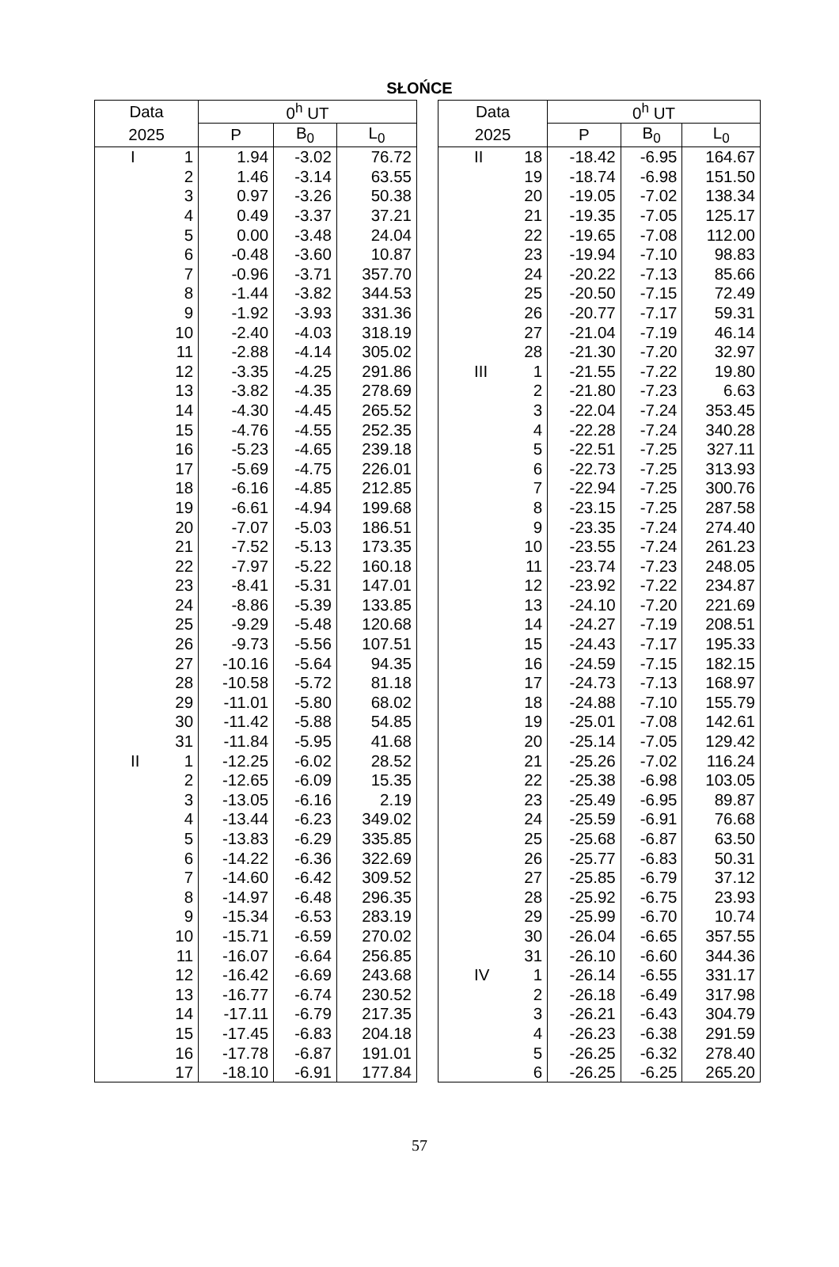SŁOŃCE
| Data | | 0<sup>h</sup> UT | | |
| --- | --- | --- | --- | --- |
| 2025 | | P | B<sub>0</sub> | L<sub>0</sub> |
| I | 1 | 1.94 | -3.02 | 76.72 |
| | 2 | 1.46 | -3.14 | 63.55 |
| | 3 | 0.97 | -3.26 | 50.38 |
| | 4 | 0.49 | -3.37 | 37.21 |
| | 5 | 0.00 | -3.48 | 24.04 |
| | 6 | -0.48 | -3.60 | 10.87 |
| | 7 | -0.96 | -3.71 | 357.70 |
| | 8 | -1.44 | -3.82 | 344.53 |
| | 9 | -1.92 | -3.93 | 331.36 |
| | 10 | -2.40 | -4.03 | 318.19 |
| | 11 | -2.88 | -4.14 | 305.02 |
| | 12 | -3.35 | -4.25 | 291.86 |
| | 13 | -3.82 | -4.35 | 278.69 |
| | 14 | -4.30 | -4.45 | 265.52 |
| | 15 | -4.76 | -4.55 | 252.35 |
| | 16 | -5.23 | -4.65 | 239.18 |
| | 17 | -5.69 | -4.75 | 226.01 |
| | 18 | -6.16 | -4.85 | 212.85 |
| | 19 | -6.61 | -4.94 | 199.68 |
| | 20 | -7.07 | -5.03 | 186.51 |
| | 21 | -7.52 | -5.13 | 173.35 |
| | 22 | -7.97 | -5.22 | 160.18 |
| | 23 | -8.41 | -5.31 | 147.01 |
| | 24 | -8.86 | -5.39 | 133.85 |
| | 25 | -9.29 | -5.48 | 120.68 |
| | 26 | -9.73 | -5.56 | 107.51 |
| | 27 | -10.16 | -5.64 | 94.35 |
| | 28 | -10.58 | -5.72 | 81.18 |
| | 29 | -11.01 | -5.80 | 68.02 |
| | 30 | -11.42 | -5.88 | 54.85 |
| | 31 | -11.84 | -5.95 | 41.68 |
| II | 1 | -12.25 | -6.02 | 28.52 |
| | 2 | -12.65 | -6.09 | 15.35 |
| | 3 | -13.05 | -6.16 | 2.19 |
| | 4 | -13.44 | -6.23 | 349.02 |
| | 5 | -13.83 | -6.29 | 335.85 |
| | 6 | -14.22 | -6.36 | 322.69 |
| | 7 | -14.60 | -6.42 | 309.52 |
| | 8 | -14.97 | -6.48 | 296.35 |
| | 9 | -15.34 | -6.53 | 283.19 |
| | 10 | -15.71 | -6.59 | 270.02 |
| | 11 | -16.07 | -6.64 | 256.85 |
| | 12 | -16.42 | -6.69 | 243.68 |
| | 13 | -16.77 | -6.74 | 230.52 |
| | 14 | -17.11 | -6.79 | 217.35 |
| | 15 | -17.45 | -6.83 | 204.18 |
| | 16 | -17.78 | -6.87 | 191.01 |
| | 17 | -18.10 | -6.91 | 177.84 |
| Data | | 0<sup>h</sup> UT | | |
| --- | --- | --- | --- | --- |
| 2025 | | P | B<sub>0</sub> | L<sub>0</sub> |
| II | 18 | -18.42 | -6.95 | 164.67 |
| | 19 | -18.74 | -6.98 | 151.50 |
| | 20 | -19.05 | -7.02 | 138.34 |
| | 21 | -19.35 | -7.05 | 125.17 |
| | 22 | -19.65 | -7.08 | 112.00 |
| | 23 | -19.94 | -7.10 | 98.83 |
| | 24 | -20.22 | -7.13 | 85.66 |
| | 25 | -20.50 | -7.15 | 72.49 |
| | 26 | -20.77 | -7.17 | 59.31 |
| | 27 | -21.04 | -7.19 | 46.14 |
| | 28 | -21.30 | -7.20 | 32.97 |
| III | 1 | -21.55 | -7.22 | 19.80 |
| | 2 | -21.80 | -7.23 | 6.63 |
| | 3 | -22.04 | -7.24 | 353.45 |
| | 4 | -22.28 | -7.24 | 340.28 |
| | 5 | -22.51 | -7.25 | 327.11 |
| | 6 | -22.73 | -7.25 | 313.93 |
| | 7 | -22.94 | -7.25 | 300.76 |
| | 8 | -23.15 | -7.25 | 287.58 |
| | 9 | -23.35 | -7.24 | 274.40 |
| | 10 | -23.55 | -7.24 | 261.23 |
| | 11 | -23.74 | -7.23 | 248.05 |
| | 12 | -23.92 | -7.22 | 234.87 |
| | 13 | -24.10 | -7.20 | 221.69 |
| | 14 | -24.27 | -7.19 | 208.51 |
| | 15 | -24.43 | -7.17 | 195.33 |
| | 16 | -24.59 | -7.15 | 182.15 |
| | 17 | -24.73 | -7.13 | 168.97 |
| | 18 | -24.88 | -7.10 | 155.79 |
| | 19 | -25.01 | -7.08 | 142.61 |
| | 20 | -25.14 | -7.05 | 129.42 |
| | 21 | -25.26 | -7.02 | 116.24 |
| | 22 | -25.38 | -6.98 | 103.05 |
| | 23 | -25.49 | -6.95 | 89.87 |
| | 24 | -25.59 | -6.91 | 76.68 |
| | 25 | -25.68 | -6.87 | 63.50 |
| | 26 | -25.77 | -6.83 | 50.31 |
| | 27 | -25.85 | -6.79 | 37.12 |
| | 28 | -25.92 | -6.75 | 23.93 |
| | 29 | -25.99 | -6.70 | 10.74 |
| | 30 | -26.04 | -6.65 | 357.55 |
| | 31 | -26.10 | -6.60 | 344.36 |
| IV | 1 | -26.14 | -6.55 | 331.17 |
| | 2 | -26.18 | -6.49 | 317.98 |
| | 3 | -26.21 | -6.43 | 304.79 |
| | 4 | -26.23 | -6.38 | 291.59 |
| | 5 | -26.25 | -6.32 | 278.40 |
| | 6 | -26.25 | -6.25 | 265.20 |
57